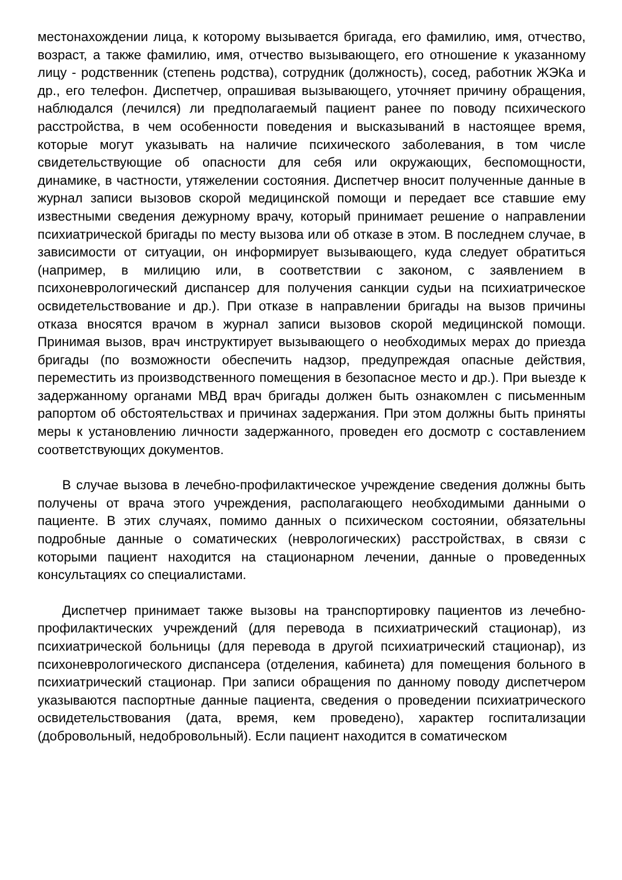местонахождении лица, к которому вызывается бригада, его фамилию, имя, отчество, возраст, а также фамилию, имя, отчество вызывающего, его отношение к указанному лицу - родственник (степень родства), сотрудник (должность), сосед, работник ЖЭКа и др., его телефон. Диспетчер, опрашивая вызывающего, уточняет причину обращения, наблюдался (лечился) ли предполагаемый пациент ранее по поводу психического расстройства, в чем особенности поведения и высказываний в настоящее время, которые могут указывать на наличие психического заболевания, в том числе свидетельствующие об опасности для себя или окружающих, беспомощности, динамике, в частности, утяжелении состояния. Диспетчер вносит полученные данные в журнал записи вызовов скорой медицинской помощи и передает все ставшие ему известными сведения дежурному врачу, который принимает решение о направлении психиатрической бригады по месту вызова или об отказе в этом. В последнем случае, в зависимости от ситуации, он информирует вызывающего, куда следует обратиться (например, в милицию или, в соответствии с законом, с заявлением в психоневрологический диспансер для получения санкции судьи на психиатрическое освидетельствование и др.). При отказе в направлении бригады на вызов причины отказа вносятся врачом в журнал записи вызовов скорой медицинской помощи. Принимая вызов, врач инструктирует вызывающего о необходимых мерах до приезда бригады (по возможности обеспечить надзор, предупреждая опасные действия, переместить из производственного помещения в безопасное место и др.). При выезде к задержанному органами МВД врач бригады должен быть ознакомлен с письменным рапортом об обстоятельствах и причинах задержания. При этом должны быть приняты меры к установлению личности задержанного, проведен его досмотр с составлением соответствующих документов.
В случае вызова в лечебно-профилактическое учреждение сведения должны быть получены от врача этого учреждения, располагающего необходимыми данными о пациенте. В этих случаях, помимо данных о психическом состоянии, обязательны подробные данные о соматических (неврологических) расстройствах, в связи с которыми пациент находится на стационарном лечении, данные о проведенных консультациях со специалистами.
Диспетчер принимает также вызовы на транспортировку пациентов из лечебно-профилактических учреждений (для перевода в психиатрический стационар), из психиатрической больницы (для перевода в другой психиатрический стационар), из психоневрологического диспансера (отделения, кабинета) для помещения больного в психиатрический стационар. При записи обращения по данному поводу диспетчером указываются паспортные данные пациента, сведения о проведении психиатрического освидетельствования (дата, время, кем проведено), характер госпитализации (добровольный, недобровольный). Если пациент находится в соматическом